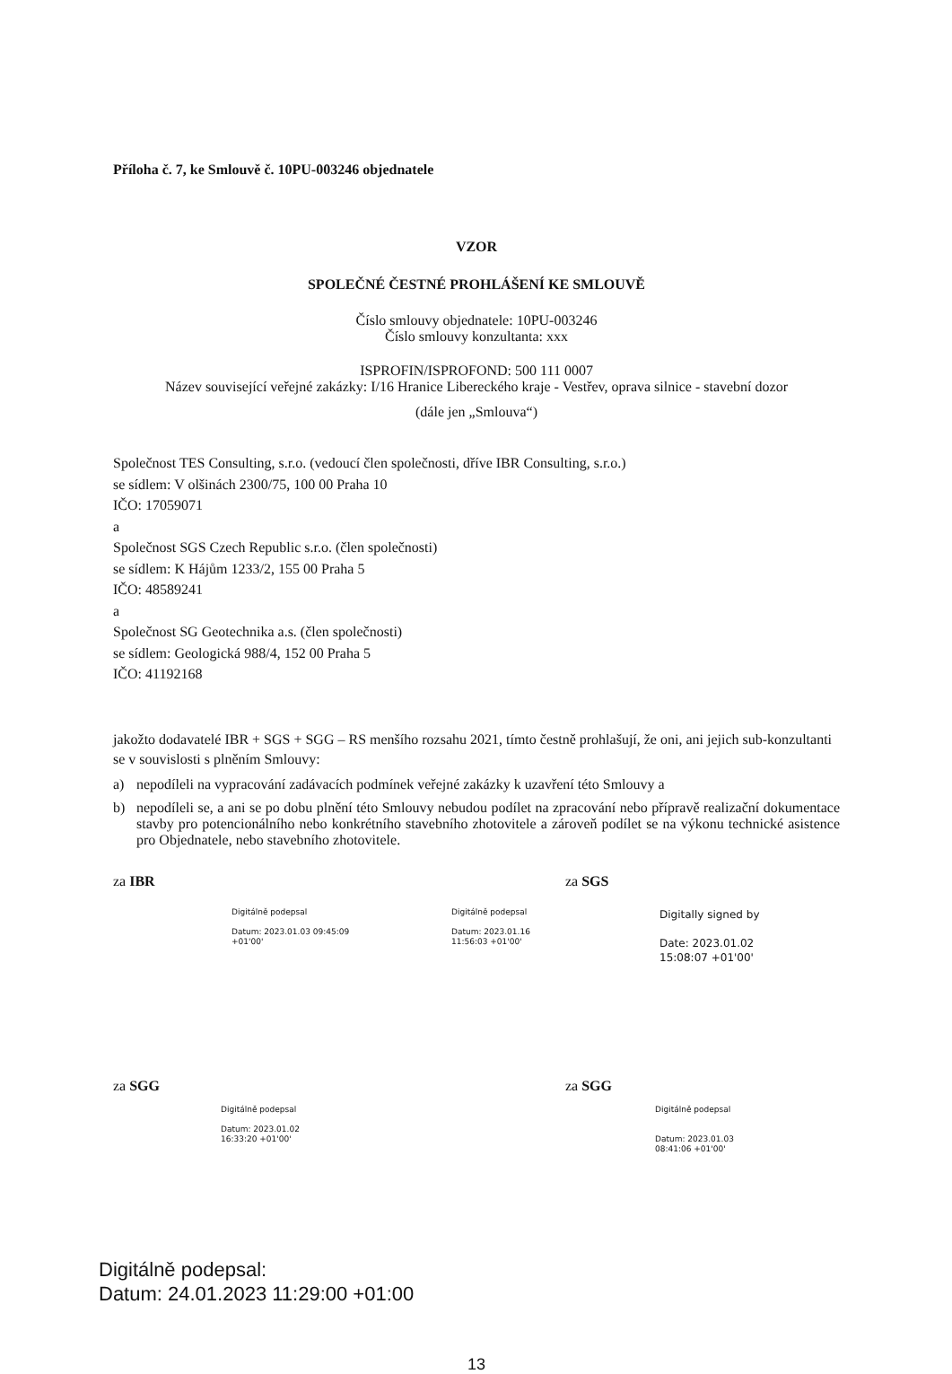Příloha č. 7, ke Smlouvě č. 10PU-003246 objednatele
VZOR
SPOLEČNÉ ČESTNÉ PROHLÁŠENÍ KE SMLOUVĚ
Číslo smlouvy objednatele: 10PU-003246
Číslo smlouvy konzultanta: xxx
ISPROFIN/ISPROFOND: 500 111 0007
Název související veřejné zakázky: I/16 Hranice Libereckého kraje - Vestřev, oprava silnice - stavební dozor
(dále jen „Smlouva“)
Společnost TES Consulting, s.r.o. (vedoucí člen společnosti, dříve IBR Consulting, s.r.o.)
se sídlem: V olšinách 2300/75, 100 00 Praha 10
IČO: 17059071
a
Společnost SGS Czech Republic s.r.o. (člen společnosti)
se sídlem: K Hájům 1233/2, 155 00 Praha 5
IČO: 48589241
a
Společnost SG Geotechnika a.s. (člen společnosti)
se sídlem: Geologická 988/4, 152 00 Praha 5
IČO: 41192168
jakožto dodavatelé IBR + SGS + SGG – RS menšího rozsahu 2021, tímto čestně prohlašují, že oni, ani jejich sub-konzultanti se v souvislosti s plněním Smlouvy:
a) nepodíleli na vypracování zadávacích podmínek veřejné zakázky k uzavření této Smlouvy a
b) nepodíleli se, a ani se po dobu plnění této Smlouvy nebudou podílet na zpracování nebo přípravě realizační dokumentace stavby pro potencionálního nebo konkrétního stavebního zhotovitele a zároveň podílet se na výkonu technické asistence pro Objednatele, nebo stavebního zhotovitele.
za IBR za SGS
Digitálně podepsal
Datum: 2023.01.03 09:45:09
+01'00'
Digitálně podepsal
Datum: 2023.01.16
11:56:03 +01'00'
Digitally signed by
Date: 2023.01.02
15:08:07 +01'00'
za SGG za SGG
Digitálně podepsal
Datum: 2023.01.02
16:33:20 +01'00'
Digitálně podepsal
Datum: 2023.01.03
08:41:06 +01'00'
Digitálně podepsal:
Datum: 24.01.2023 11:29:00 +01:00
13